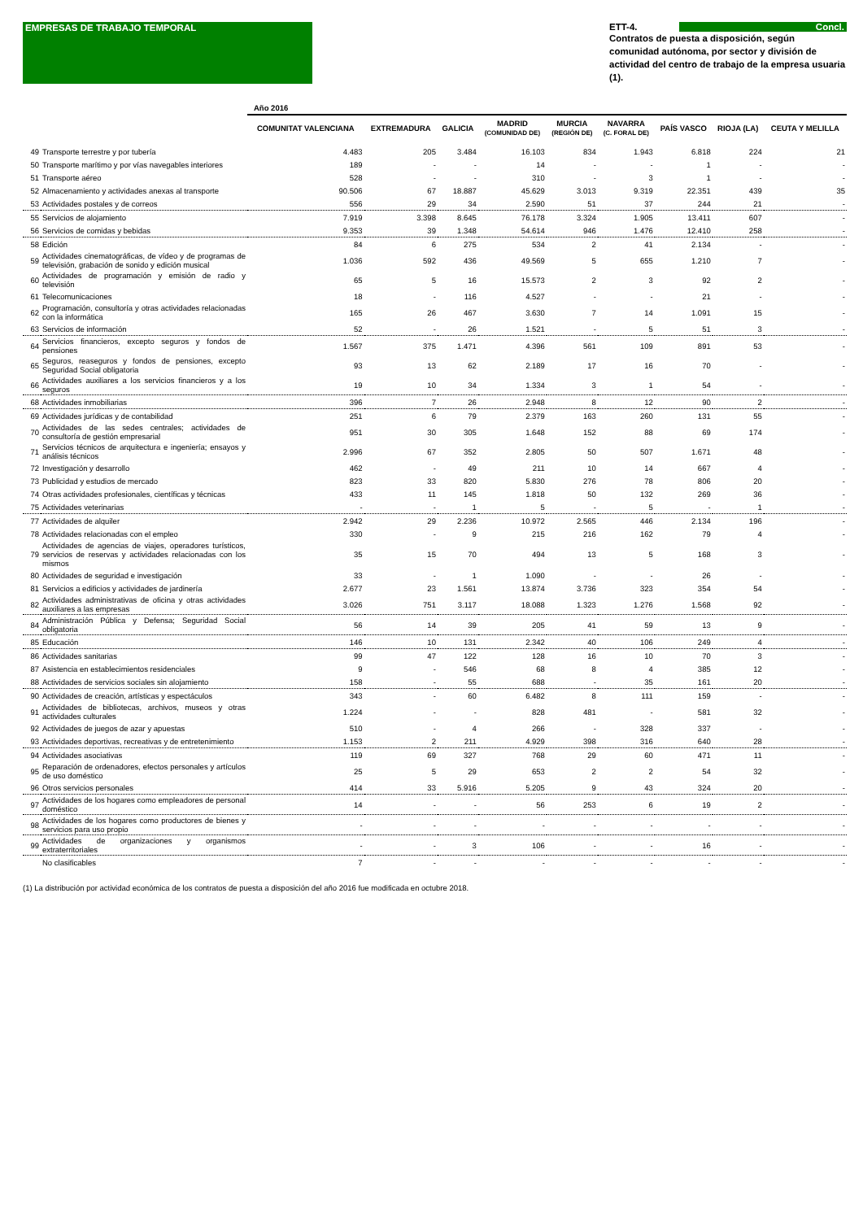EMPRESAS DE TRABAJO TEMPORAL ETT-4. Concl.
Contratos de puesta a disposición, según comunidad autónoma, por sector y división de actividad del centro de trabajo de la empresa usuaria (1).
| | | Año 2016 | | | | | | | | |
| --- | --- | --- | --- | --- | --- | --- | --- | --- | --- | --- |
| | | COMUNITAT VALENCIANA | EXTREMADURA | GALICIA | MADRID (COMUNIDAD DE) | MURCIA (REGIÓN DE) | NAVARRA (C. FORAL DE) | PAÍS VASCO | RIOJA (LA) | CEUTA Y MELILLA |
| 49 | Transporte terrestre y por tubería | 4.483 | 205 | 3.484 | 16.103 | 834 | 1.943 | 6.818 | 224 | 21 |
| 50 | Transporte marítimo y por vías navegables interiores | 189 | - | - | 14 | - | - | 1 | - | - |
| 51 | Transporte aéreo | 528 | - | - | 310 | - | 3 | 1 | - | - |
| 52 | Almacenamiento y actividades anexas al transporte | 90.506 | 67 | 18.887 | 45.629 | 3.013 | 9.319 | 22.351 | 439 | 35 |
| 53 | Actividades postales y de correos | 556 | 29 | 34 | 2.590 | 51 | 37 | 244 | 21 | - |
| 55 | Servicios de alojamiento | 7.919 | 3.398 | 8.645 | 76.178 | 3.324 | 1.905 | 13.411 | 607 | - |
| 56 | Servicios de comidas y bebidas | 9.353 | 39 | 1.348 | 54.614 | 946 | 1.476 | 12.410 | 258 | - |
| 58 | Edición | 84 | 6 | 275 | 534 | 2 | 41 | 2.134 | - | - |
| 59 | Actividades cinematográficas, de vídeo y de programas de televisión, grabación de sonido y edición musical | 1.036 | 592 | 436 | 49.569 | 5 | 655 | 1.210 | 7 | - |
| 60 | Actividades de programación y emisión de radio y televisión | 65 | 5 | 16 | 15.573 | 2 | 3 | 92 | 2 | - |
| 61 | Telecomunicaciones | 18 | - | 116 | 4.527 | - | - | 21 | - | - |
| 62 | Programación, consultoría y otras actividades relacionadas con la informática | 165 | 26 | 467 | 3.630 | 7 | 14 | 1.091 | 15 | - |
| 63 | Servicios de información | 52 | - | 26 | 1.521 | - | 5 | 51 | 3 | - |
| 64 | Servicios financieros, excepto seguros y fondos de pensiones | 1.567 | 375 | 1.471 | 4.396 | 561 | 109 | 891 | 53 | - |
| 65 | Seguros, reaseguros y fondos de pensiones, excepto Seguridad Social obligatoria | 93 | 13 | 62 | 2.189 | 17 | 16 | 70 | - | - |
| 66 | Actividades auxiliares a los servicios financieros y a los seguros | 19 | 10 | 34 | 1.334 | 3 | 1 | 54 | - | - |
| 68 | Actividades inmobiliarias | 396 | 7 | 26 | 2.948 | 8 | 12 | 90 | 2 | - |
| 69 | Actividades jurídicas y de contabilidad | 251 | 6 | 79 | 2.379 | 163 | 260 | 131 | 55 | - |
| 70 | Actividades de las sedes centrales; actividades de consultoría de gestión empresarial | 951 | 30 | 305 | 1.648 | 152 | 88 | 69 | 174 | - |
| 71 | Servicios técnicos de arquitectura e ingeniería; ensayos y análisis técnicos | 2.996 | 67 | 352 | 2.805 | 50 | 507 | 1.671 | 48 | - |
| 72 | Investigación y desarrollo | 462 | - | 49 | 211 | 10 | 14 | 667 | 4 | - |
| 73 | Publicidad y estudios de mercado | 823 | 33 | 820 | 5.830 | 276 | 78 | 806 | 20 | - |
| 74 | Otras actividades profesionales, científicas y técnicas | 433 | 11 | 145 | 1.818 | 50 | 132 | 269 | 36 | - |
| 75 | Actividades veterinarias | - | - | 1 | 5 | - | 5 | - | 1 | - |
| 77 | Actividades de alquiler | 2.942 | 29 | 2.236 | 10.972 | 2.565 | 446 | 2.134 | 196 | - |
| 78 | Actividades relacionadas con el empleo | 330 | - | 9 | 215 | 216 | 162 | 79 | 4 | - |
| 79 | Actividades de agencias de viajes, operadores turísticos, servicios de reservas y actividades relacionadas con los mismos | 35 | 15 | 70 | 494 | 13 | 5 | 168 | 3 | - |
| 80 | Actividades de seguridad e investigación | 33 | - | 1 | 1.090 | - | - | 26 | - | - |
| 81 | Servicios a edificios y actividades de jardinería | 2.677 | 23 | 1.561 | 13.874 | 3.736 | 323 | 354 | 54 | - |
| 82 | Actividades administrativas de oficina y otras actividades auxiliares a las empresas | 3.026 | 751 | 3.117 | 18.088 | 1.323 | 1.276 | 1.568 | 92 | - |
| 84 | Administración Pública y Defensa; Seguridad Social obligatoria | 56 | 14 | 39 | 205 | 41 | 59 | 13 | 9 | - |
| 85 | Educación | 146 | 10 | 131 | 2.342 | 40 | 106 | 249 | 4 | - |
| 86 | Actividades sanitarias | 99 | 47 | 122 | 128 | 16 | 10 | 70 | 3 | - |
| 87 | Asistencia en establecimientos residenciales | 9 | - | 546 | 68 | 8 | 4 | 385 | 12 | - |
| 88 | Actividades de servicios sociales sin alojamiento | 158 | - | 55 | 688 | - | 35 | 161 | 20 | - |
| 90 | Actividades de creación, artísticas y espectáculos | 343 | - | 60 | 6.482 | 8 | 111 | 159 | - | - |
| 91 | Actividades de bibliotecas, archivos, museos y otras actividades culturales | 1.224 | - | - | 828 | 481 | - | 581 | 32 | - |
| 92 | Actividades de juegos de azar y apuestas | 510 | - | 4 | 266 | - | 328 | 337 | - | - |
| 93 | Actividades deportivas, recreativas y de entretenimiento | 1.153 | 2 | 211 | 4.929 | 398 | 316 | 640 | 28 | - |
| 94 | Actividades asociativas | 119 | 69 | 327 | 768 | 29 | 60 | 471 | 11 | - |
| 95 | Reparación de ordenadores, efectos personales y artículos de uso doméstico | 25 | 5 | 29 | 653 | 2 | 2 | 54 | 32 | - |
| 96 | Otros servicios personales | 414 | 33 | 5.916 | 5.205 | 9 | 43 | 324 | 20 | - |
| 97 | Actividades de los hogares como empleadores de personal doméstico | 14 | - | - | 56 | 253 | 6 | 19 | 2 | - |
| 98 | Actividades de los hogares como productores de bienes y servicios para uso propio | - | - | - | - | - | - | - | - | - |
| 99 | Actividades de organizaciones y organismos extraterritoriales | - | - | 3 | 106 | - | - | 16 | - | - |
| | No clasificables | 7 | - | - | - | - | - | - | - | - |
(1) La distribución por actividad económica de los contratos de puesta a disposición del año 2016 fue modificada en octubre 2018.